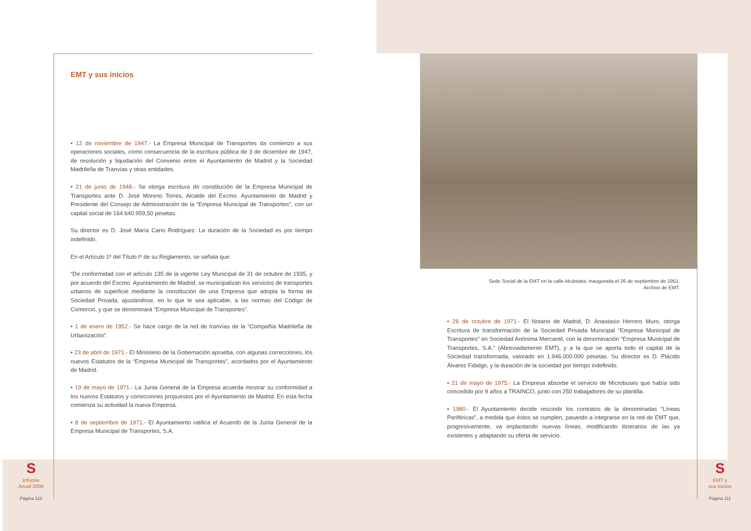EMT y sus inicios
• 12 de noviembre de 1947.- La Empresa Municipal de Transportes da comienzo a sus operaciones sociales, como consecuencia de la escritura pública de 3 de diciembre de 1947, de resolución y liquidación del Convenio entre el Ayuntamiento de Madrid y la Sociedad Madrileña de Tranvías y otras entidades.
• 21 de junio de 1948.- Se otorga escritura de constitución de la Empresa Municipal de Transportes ante D. José Moreno Torres, Alcalde del Excmo. Ayuntamiento de Madrid y Presidente del Consejo de Administración de la “Empresa Municipal de Transportes”, con un capital social de 164.640.959,50 pesetas.
Su director es D. José María Cano Rodríguez. La duración de la Sociedad es por tiempo indefinido.
En el Artículo 1º del Título Iº de su Reglamento, se señala que:
“De conformidad con el artículo 135 de la vigente Ley Municipal de 31 de octubre de 1935, y por acuerdo del Excmo. Ayuntamiento de Madrid, se municipalizan los servicios de transportes urbanos de superficie mediante la constitución de una Empresa que adopta la forma de Sociedad Privada, ajustándose, en lo que le sea aplicable, a las normas del Código de Comercio, y que se denominará “Empresa Municipal de Transportes”.
• 1 de enero de 1952.- Se hace cargo de la red de tranvías de la “Compañía Madrileña de Urbanización”.
• 23 de abril de 1971.- El Ministerio de la Gobernación aprueba, con algunas correcciones, los nuevos Estatutos de la “Empresa Municipal de Transportes”, acordados por el Ayuntamiento de Madrid.
• 19 de mayo de 1971.- La Junta General de la Empresa acuerda mostrar su conformidad a los nuevos Estatutos y correcciones propuestos por el Ayuntamiento de Madrid. En esta fecha comienza su actividad la nueva Empresa.
• 8 de septiembre de 1971.- El Ayuntamiento ratifica el Acuerdo de la Junta General de la Empresa Municipal de Transportes, S.A.
Sede Social de la EMT en la calle Alcántara, inaugurada el 26 de septiembre de 1951.
Archivo de EMT.
• 26 de octubre de 1971.- El Notario de Madrid, D. Anastasio Herrero Muro, otorga Escritura de transformación de la Sociedad Privada Municipal “Empresa Municipal de Transportes” en Sociedad Anónima Mercantil, con la denominación “Empresa Municipal de Transportes, S.A.” (Abreviadamente EMT), y a la que se aporta todo el capital de la Sociedad transformada, valorado en 1.946.000.000 pesetas. Su director es D. Plácido Álvarez Fidalgo, y la duración de la sociedad por tiempo indefinido.
• 21 de mayo de 1975.- La Empresa absorbe el servicio de Microbuses que había sido concedido por 9 años a TRAINCO, junto con 250 trabajadores de su plantilla.
• 1980.- El Ayuntamiento decide rescindir los contratos de la denominadas “Líneas Periféricas”, a medida que éstos se cumplen, pasando a integrarse en la red de EMT que, progresivamente, va implantando nuevas líneas, modificando itinerarios de las ya existentes y adaptando su oferta de servicio.
S
Informe
Anual 2006
Página 110
S
EMT y
sus inicios
Página 111